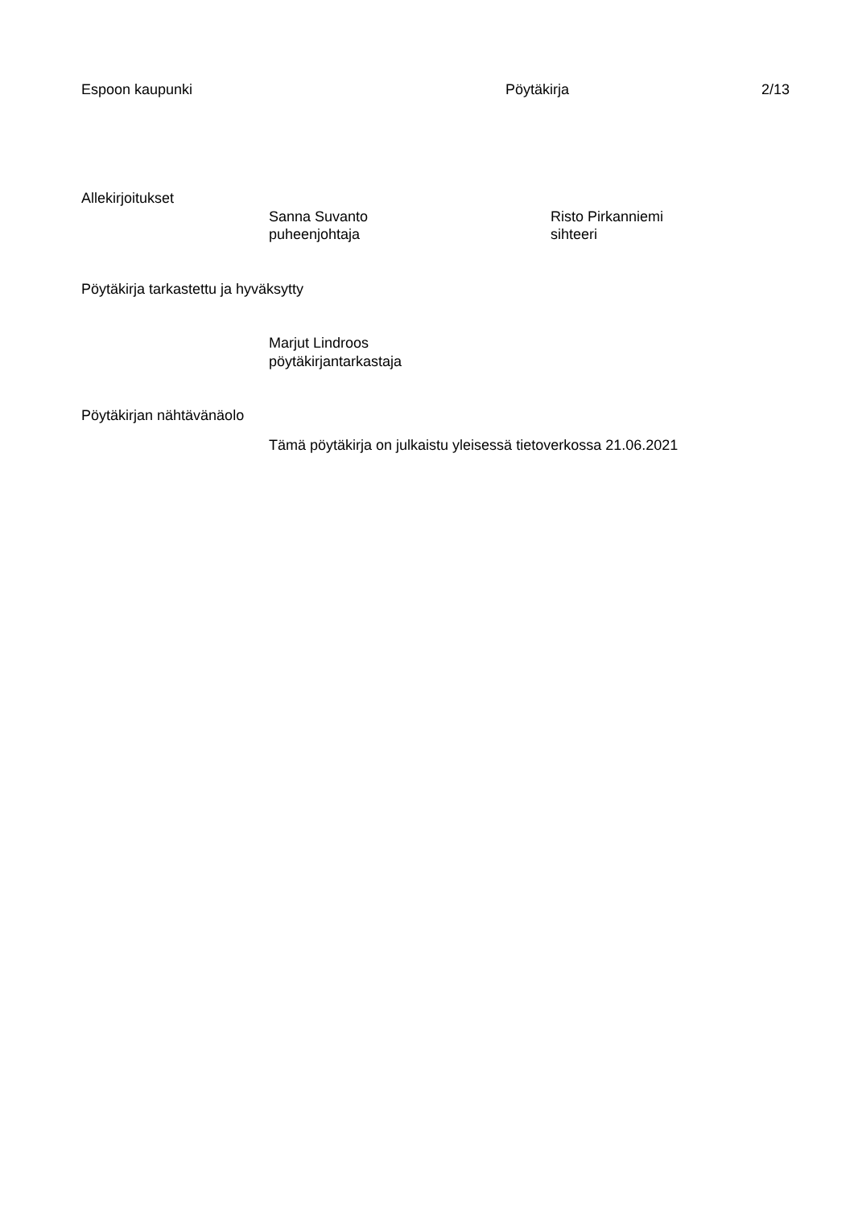Espoon kaupunki Pöytäkirja 2/13
Allekirjoitukset
Sanna Suvanto
puheenjohtaja
Risto Pirkanniemi
sihteeri
Pöytäkirja tarkastettu ja hyväksytty
Marjut Lindroos
pöytäkirjantarkastaja
Pöytäkirjan nähtävänäolo
Tämä pöytäkirja on julkaistu yleisessä tietoverkossa 21.06.2021